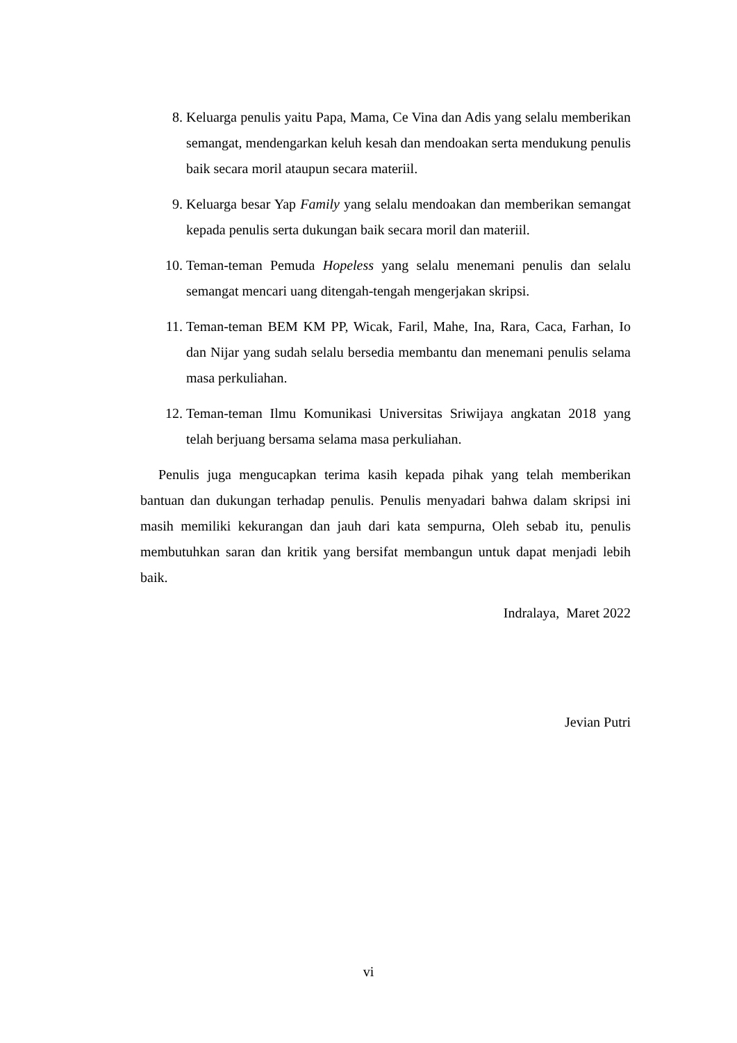8. Keluarga penulis yaitu Papa, Mama, Ce Vina dan Adis yang selalu memberikan semangat, mendengarkan keluh kesah dan mendoakan serta mendukung penulis baik secara moril ataupun secara materiil.
9. Keluarga besar Yap Family yang selalu mendoakan dan memberikan semangat kepada penulis serta dukungan baik secara moril dan materiil.
10. Teman-teman Pemuda Hopeless yang selalu menemani penulis dan selalu semangat mencari uang ditengah-tengah mengerjakan skripsi.
11. Teman-teman BEM KM PP, Wicak, Faril, Mahe, Ina, Rara, Caca, Farhan, Io dan Nijar yang sudah selalu bersedia membantu dan menemani penulis selama masa perkuliahan.
12. Teman-teman Ilmu Komunikasi Universitas Sriwijaya angkatan 2018 yang telah berjuang bersama selama masa perkuliahan.
Penulis juga mengucapkan terima kasih kepada pihak yang telah memberikan bantuan dan dukungan terhadap penulis. Penulis menyadari bahwa dalam skripsi ini masih memiliki kekurangan dan jauh dari kata sempurna, Oleh sebab itu, penulis membutuhkan saran dan kritik yang bersifat membangun untuk dapat menjadi lebih baik.
Indralaya, Maret 2022
Jevian Putri
vi